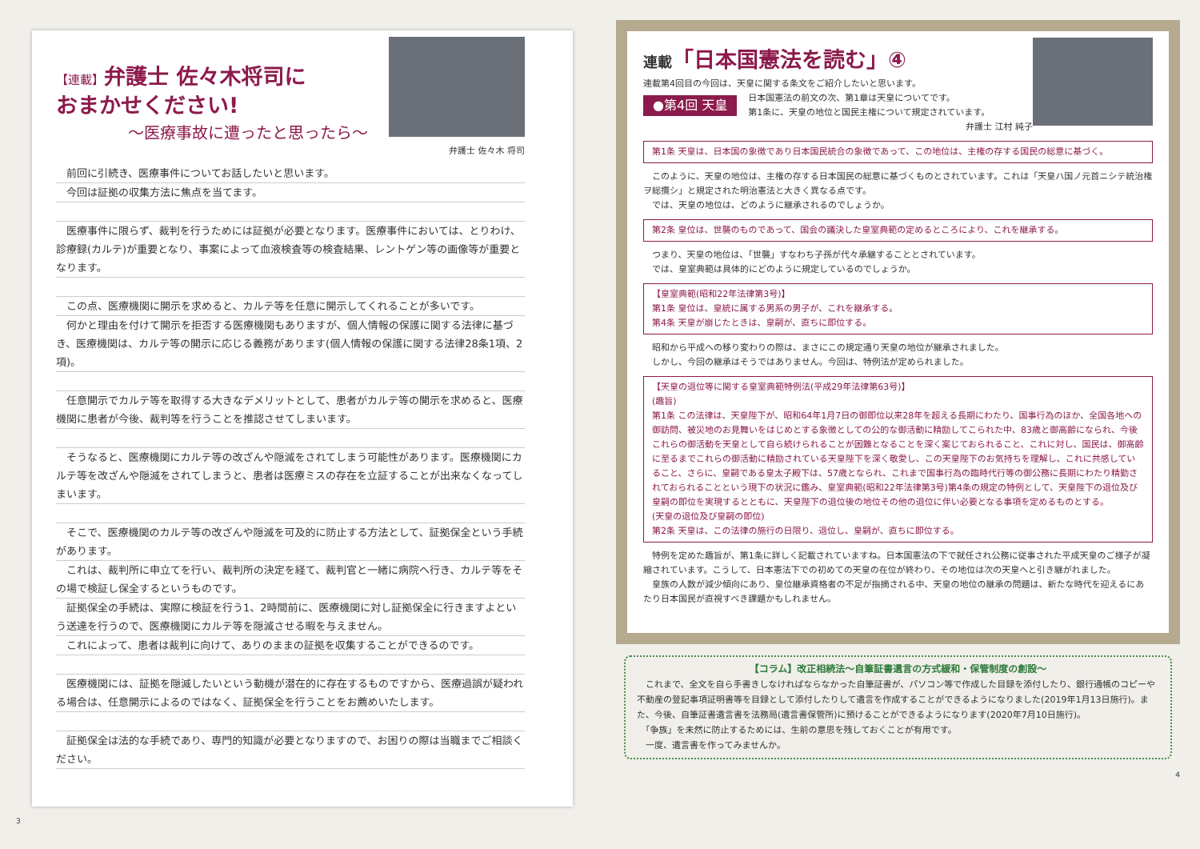【連載】
弁護士 佐々木将司に
おまかせください!
～医療事故に遭ったと思ったら～
弁護士 佐々木 将司
前回に引続き、医療事件についてお話したいと思います。
今回は証拠の収集方法に焦点を当てます。
医療事件に限らず、裁判を行うためには証拠が必要となります。医療事件においては、とりわけ、診療録(カルテ)が重要となり、事案によって血液検査等の検査結果、レントゲン等の画像等が重要となります。
この点、医療機関に開示を求めると、カルテ等を任意に開示してくれることが多いです。
何かと理由を付けて開示を拒否する医療機関もありますが、個人情報の保護に関する法律に基づき、医療機関は、カルテ等の開示に応じる義務があります(個人情報の保護に関する法律28条1項、2項)。
任意開示でカルテ等を取得する大きなデメリットとして、患者がカルテ等の開示を求めると、医療機関に患者が今後、裁判等を行うことを推認させてしまいます。
そうなると、医療機関にカルテ等の改ざんや隠滅をされてしまう可能性があります。医療機関にカルテ等を改ざんや隠滅をされてしまうと、患者は医療ミスの存在を立証することが出来なくなってしまいます。
そこで、医療機関のカルテ等の改ざんや隠滅を可及的に防止する方法として、証拠保全という手続があります。
これは、裁判所に申立てを行い、裁判所の決定を経て、裁判官と一緒に病院へ行き、カルテ等をその場で検証し保全するというものです。
証拠保全の手続は、実際に検証を行う1、2時間前に、医療機関に対し証拠保全に行きますよという送達を行うので、医療機関にカルテ等を隠滅させる暇を与えません。
これによって、患者は裁判に向けて、ありのままの証拠を収集することができるのです。
医療機関には、証拠を隠滅したいという動機が潜在的に存在するものですから、医療過誤が疑われる場合は、任意開示によるのではなく、証拠保全を行うことをお薦めいたします。
証拠保全は法的な手続であり、専門的知識が必要となりますので、お困りの際は当職までご相談ください。
3
連載「日本国憲法を読む」④
連載第4回目の今回は、天皇に関する条文をご紹介したいと思います。
●第4回 天皇
日本国憲法の前文の次、第1章は天皇についてです。
第1条に、天皇の地位と国民主権について規定されています。
弁護士 江村 純子
第1条 天皇は、日本国の象徴であり日本国民統合の象徴であって、この地位は、主権の存する国民の総意に基づく。
　このように、天皇の地位は、主権の存する日本国民の総意に基づくものとされています。これは「天皇ハ国ノ元首ニシテ統治権ヲ総攬シ」と規定された明治憲法と大きく異なる点です。
　では、天皇の地位は、どのように継承されるのでしょうか。
第2条 皇位は、世襲のものであって、国会の議決した皇室典範の定めるところにより、これを継承する。
　つまり、天皇の地位は、「世襲」すなわち子孫が代々承継することとされています。
　では、皇室典範は具体的にどのように規定しているのでしょうか。
【皇室典範(昭和22年法律第3号)】
第1条 皇位は、皇統に属する男系の男子が、これを継承する。
第4条 天皇が崩じたときは、皇嗣が、直ちに即位する。
　昭和から平成への移り変わりの際は、まさにこの規定通り天皇の地位が継承されました。
　しかし、今回の継承はそうではありません。今回は、特例法が定められました。
【天皇の退位等に関する皇室典範特例法(平成29年法律第63号)】
(趣旨)
第1条 この法律は、天皇陛下が、昭和64年1月7日の御即位以来28年を超える長期にわたり、国事行為のほか、全国各地への御訪問、被災地のお見舞いをはじめとする象徴としての公的な御活動に精励してこられた中、83歳と御高齢になられ、今後これらの御活動を天皇として自ら続けられることが困難となることを深く案じておられること、これに対し、国民は、御高齢に至るまでこれらの御活動に精励されている天皇陛下を深く敬愛し、この天皇陛下のお気持ちを理解し、これに共感していること、さらに、皇嗣である皇太子殿下は、57歳となられ、これまで国事行為の臨時代行等の御公務に長期にわたり精勤されておられることという現下の状況に鑑み、皇室典範(昭和22年法律第3号)第4条の規定の特例として、天皇陛下の退位及び皇嗣の即位を実現するとともに、天皇陛下の退位後の地位その他の退位に伴い必要となる事項を定めるものとする。
(天皇の退位及び皇嗣の即位)
第2条 天皇は、この法律の施行の日限り、退位し、皇嗣が、直ちに即位する。
　特例を定めた趣旨が、第1条に詳しく記載されていますね。日本国憲法の下で就任され公務に従事された平成天皇のご様子が凝縮されています。こうして、日本憲法下での初めての天皇の在位が終わり、その地位は次の天皇へと引き継がれました。
　皇族の人数が減少傾向にあり、皇位継承資格者の不足が指摘される中、天皇の地位の継承の問題は、新たな時代を迎えるにあたり日本国民が直視すべき課題かもしれません。
【コラム】改正相続法～自筆証書遺言の方式緩和・保管制度の創設～
　これまで、全文を自ら手書きしなければならなかった自筆証書が、パソコン等で作成した目録を添付したり、銀行通帳のコピーや不動産の登記事項証明書等を目録として添付したりして遺言を作成することができるようになりました(2019年1月13日施行)。また、今後、自筆証書遺言書を法務局(遺言書保管所)に預けることができるようになります(2020年7月10日施行)。
　「争族」を未然に防止するためには、生前の意思を残しておくことが有用です。
　一度、遺言書を作ってみませんか。
4